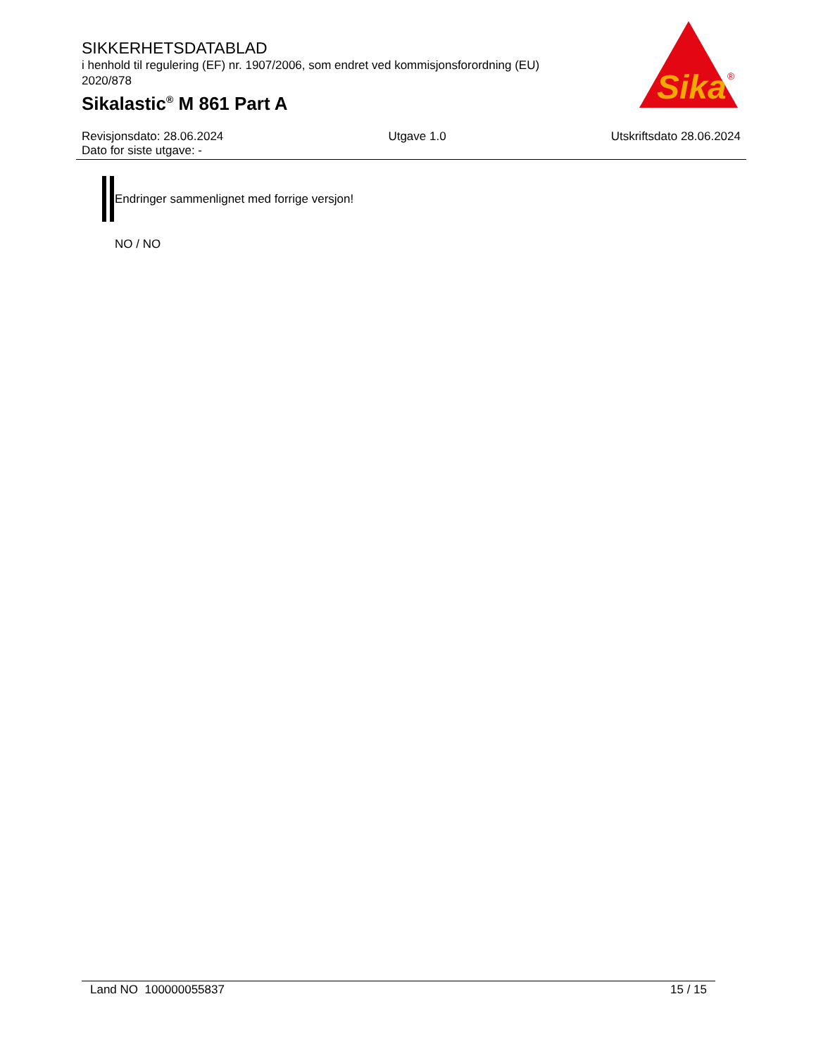SIKKERHETSDATABLAD
i henhold til regulering (EF) nr. 1907/2006, som endret ved kommisjonsforordning (EU) 2020/878
Sikalastic<sup>®</sup> M 861 Part A
Sika
®
Revisjonsdato: 28.06.2024 Utgave 1.0 Utskriftsdato 28.06.2024
Dato for siste utgave: -
Endringer sammenlignet med forrige versjon!
NO / NO
Land NO 100000055837 15 / 15